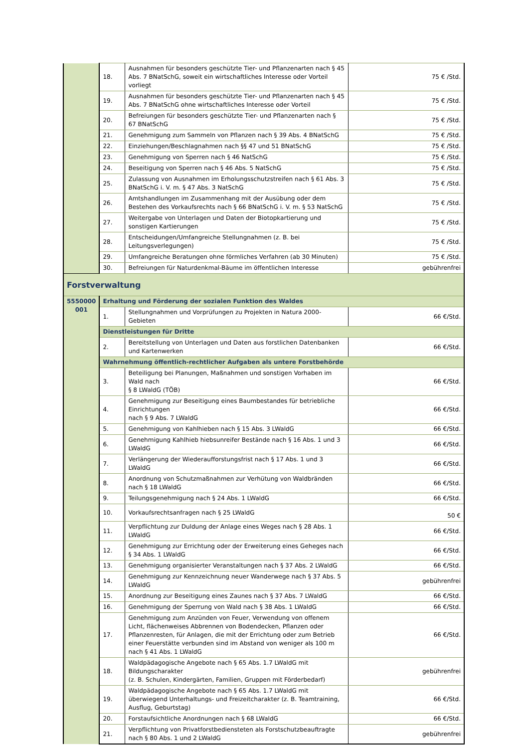| | 18. | Ausnahmen für besonders geschützte Tier- und Pflanzenarten nach § 45 Abs. 7 BNatSchG, soweit ein wirtschaftliches Interesse oder Vorteil vorliegt | 75 € /Std. |
| | 19. | Ausnahmen für besonders geschützte Tier- und Pflanzenarten nach § 45 Abs. 7 BNatSchG ohne wirtschaftliches Interesse oder Vorteil | 75 € /Std. |
| | 20. | Befreiungen für besonders geschützte Tier- und Pflanzenarten nach § 67 BNatSchG | 75 € /Std. |
| | 21. | Genehmigung zum Sammeln von Pflanzen nach § 39 Abs. 4 BNatSchG | 75 € /Std. |
| | 22. | Einziehungen/Beschlagnahmen nach §§ 47 und 51 BNatSchG | 75 € /Std. |
| | 23. | Genehmigung von Sperren nach § 46 NatSchG | 75 € /Std. |
| | 24. | Beseitigung von Sperren nach § 46 Abs. 5 NatSchG | 75 € /Std. |
| | 25. | Zulassung von Ausnahmen im Erholungsschutzstreifen nach § 61 Abs. 3 BNatSchG i. V. m. § 47 Abs. 3 NatSchG | 75 € /Std. |
| | 26. | Amtshandlungen im Zusammenhang mit der Ausübung oder dem Bestehen des Vorkaufsrechts nach § 66 BNatSchG i. V. m. § 53 NatSchG | 75 € /Std. |
| | 27. | Weitergabe von Unterlagen und Daten der Biotopkartierung und sonstigen Kartierungen | 75 € /Std. |
| | 28. | Entscheidungen/Umfangreiche Stellungnahmen (z. B. bei Leitungsverlegungen) | 75 € /Std. |
| | 29. | Umfangreiche Beratungen ohne förmliches Verfahren (ab 30 Minuten) | 75 € /Std. |
| | 30. | Befreiungen für Naturdenkmal-Bäume im öffentlichen Interesse | gebührenfrei |
| Forstverwaltung | | | |
| 5550000 001 | Erhaltung und Förderung der sozialen Funktion des Waldes | | |
| | 1. | Stellungnahmen und Vorprüfungen zu Projekten in Natura 2000-Gebieten | 66 €/Std. |
| | Dienstleistungen für Dritte | | |
| | 2. | Bereitstellung von Unterlagen und Daten aus forstlichen Datenbanken und Kartenwerken | 66 €/Std. |
| | Wahrnehmung öffentlich-rechtlicher Aufgaben als untere Forstbehörde | | |
| | 3. | Beteiligung bei Planungen, Maßnahmen und sonstigen Vorhaben im Wald nach § 8 LWaldG (TÖB) | 66 €/Std. |
| | 4. | Genehmigung zur Beseitigung eines Baumbestandes für betriebliche Einrichtungen nach § 9 Abs. 7 LWaldG | 66 €/Std. |
| | 5. | Genehmigung von Kahlhieben nach § 15 Abs. 3 LWaldG | 66 €/Std. |
| | 6. | Genehmigung Kahlhieb hiebsunreifer Bestände nach § 16 Abs. 1 und 3 LWaldG | 66 €/Std. |
| | 7. | Verlängerung der Wiederaufforstungsfrist nach § 17 Abs. 1 und 3 LWaldG | 66 €/Std. |
| | 8. | Anordnung von Schutzmaßnahmen zur Verhütung von Waldbränden nach § 18 LWaldG | 66 €/Std. |
| | 9. | Teilungsgenehmigung nach § 24 Abs. 1 LWaldG | 66 €/Std. |
| | 10. | Vorkaufsrechtsanfragen nach § 25 LWaldG | 50 € |
| | 11. | Verpflichtung zur Duldung der Anlage eines Weges nach § 28 Abs. 1 LWaldG | 66 €/Std. |
| | 12. | Genehmigung zur Errichtung oder der Erweiterung eines Geheges nach § 34 Abs. 1 LWaldG | 66 €/Std. |
| | 13. | Genehmigung organisierter Veranstaltungen nach § 37 Abs. 2 LWaldG | 66 €/Std. |
| | 14. | Genehmigung zur Kennzeichnung neuer Wanderwege nach § 37 Abs. 5 LWaldG | gebührenfrei |
| | 15. | Anordnung zur Beseitigung eines Zaunes nach § 37 Abs. 7 LWaldG | 66 €/Std. |
| | 16. | Genehmigung der Sperrung von Wald nach § 38 Abs. 1 LWaldG | 66 €/Std. |
| | 17. | Genehmigung zum Anzünden von Feuer, Verwendung von offenem Licht, flächenweises Abbrennen von Bodendecken, Pflanzen oder Pflanzenresten, für Anlagen, die mit der Errichtung oder zum Betrieb einer Feuerstätte verbunden sind im Abstand von weniger als 100 m nach § 41 Abs. 1 LWaldG | 66 €/Std. |
| | 18. | Waldpädagogische Angebote nach § 65 Abs. 1.7 LWaldG mit Bildungscharakter (z. B. Schulen, Kindergärten, Familien, Gruppen mit Förderbedarf) | gebührenfrei |
| | 19. | Waldpädagogische Angebote nach § 65 Abs. 1.7 LWaldG mit überwiegend Unterhaltungs- und Freizeitcharakter (z. B. Teamtraining, Ausflug, Geburtstag) | 66 €/Std. |
| | 20. | Forstaufsichtliche Anordnungen nach § 68 LWaldG | 66 €/Std. |
| | 21. | Verpflichtung von Privatforstbediensteten als Forstschutzbeauftragte nach § 80 Abs. 1 und 2 LWaldG | gebührenfrei |